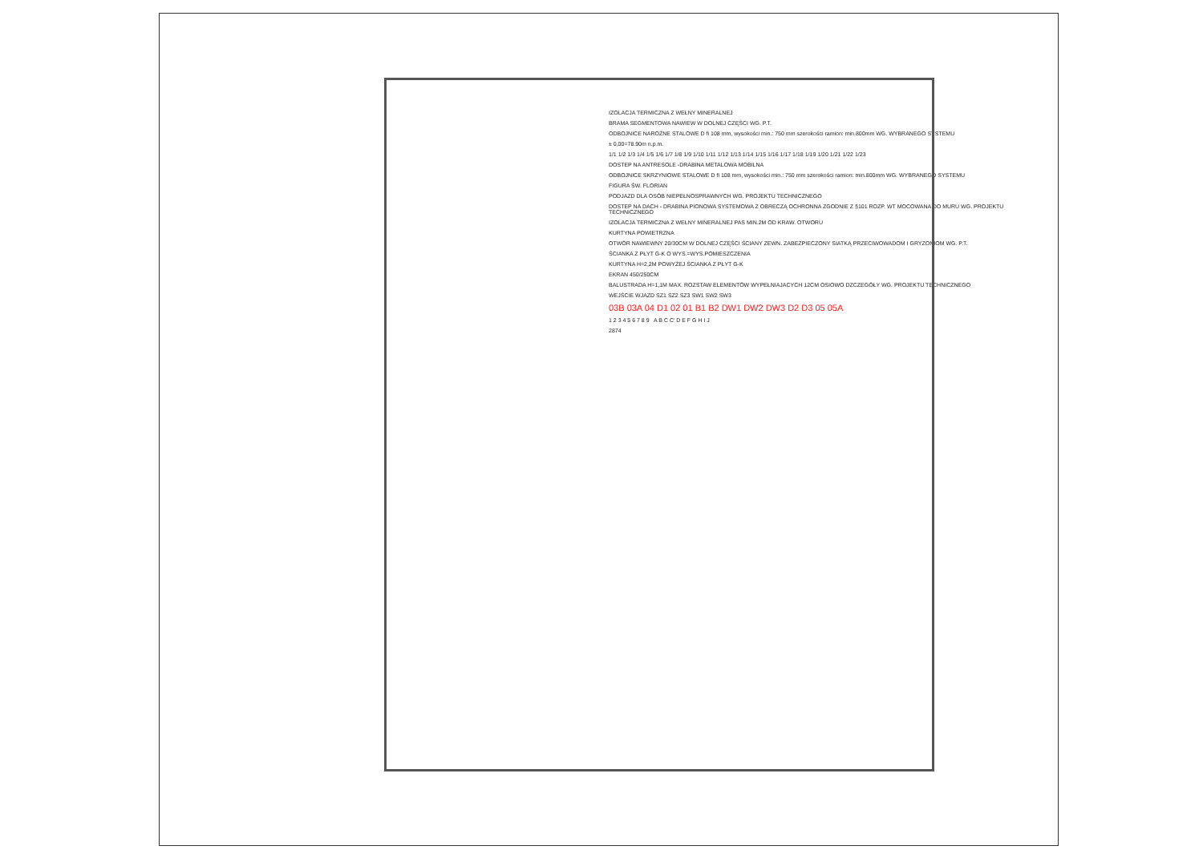IZOLACJA TERMICZNA Z WEŁNY MINERALNEJ
BRAMA SEGMENTOWA NAWIEW W DOLNEJ CZĘŚCI WG. P.T.
ODBOJNICE NAROŻNE STALOWE D fi 108 mm, wysokości min.: 750 mm szerokości ramion: min.800mm WG. WYBRANEGO SYSTEMU
± 0,00=78.90m n.p.m.
1/1 1/2 1/3 1/4 1/5 1/6 1/7 1/8 1/9 1/10 1/11 1/12 1/13 1/14 1/15 1/16 1/17 1/18 1/19 1/20 1/21 1/22 1/23
DOSTEP NA ANTRESOLE -DRABINA METALOWA MOBILNA
ODBOJNICE SKRZYNIOWE STALOWE D fi 108 mm, wysokości min.: 750 mm szerokości ramion: min.800mm WG. WYBRANEGO SYSTEMU
FIGURA ŚW. FLORIAN
PODJAZD DLA OSÓB NIEPEŁNOSPRAWNYCH WG. PROJEKTU TECHNICZNEGO
DOSTEP NA DACH - DRABINA PIONOWA SYSTEMOWA Z OBRECZĄ OCHRONNA ZGODNIE Z §101 ROZP. WT MOCOWANA DO MURU WG. PROJEKTU TECHNICZNEGO
IZOLACJA TERMICZNA Z WEŁNY MINERALNEJ PAS MIN.2M OD KRAW. OTWORU
KURTYNA POWIETRZNA
OTWÓR NAWIEWNY 20/30CM W DOLNEJ CZĘŚCI ŚCIANY ZEWN. ZABEZPIECZONY SIATKĄ PRZECIWOWADOM I GRYZONIOM WG. P.T.
ŚCIANKA Z PŁYT G-K O WYS.=WYS.POMIESZCZENIA
KURTYNA H=2,2M POWYŻEJ ŚCIANKA Z PŁYT G-K
EKRAN 450/250CM
BALUSTRADA H=1,1M MAX. ROZSTAW ELEMENTÓW WYPEŁNIAJACYCH 12CM OSIOWO DZCZEGÓŁY WG. PROJEKTU TECHNICZNEGO
WEJŚCIE WJAZD SZ1 SZ2 SZ3 SW1 SW2 SW3
03B 03A 04 D1 02 01 B1 B2 DW1 DW2 DW3 D2 D3 05 05A
1 2 3 4 5 6 7 8 9 A B C C' D E F G H I J
2874